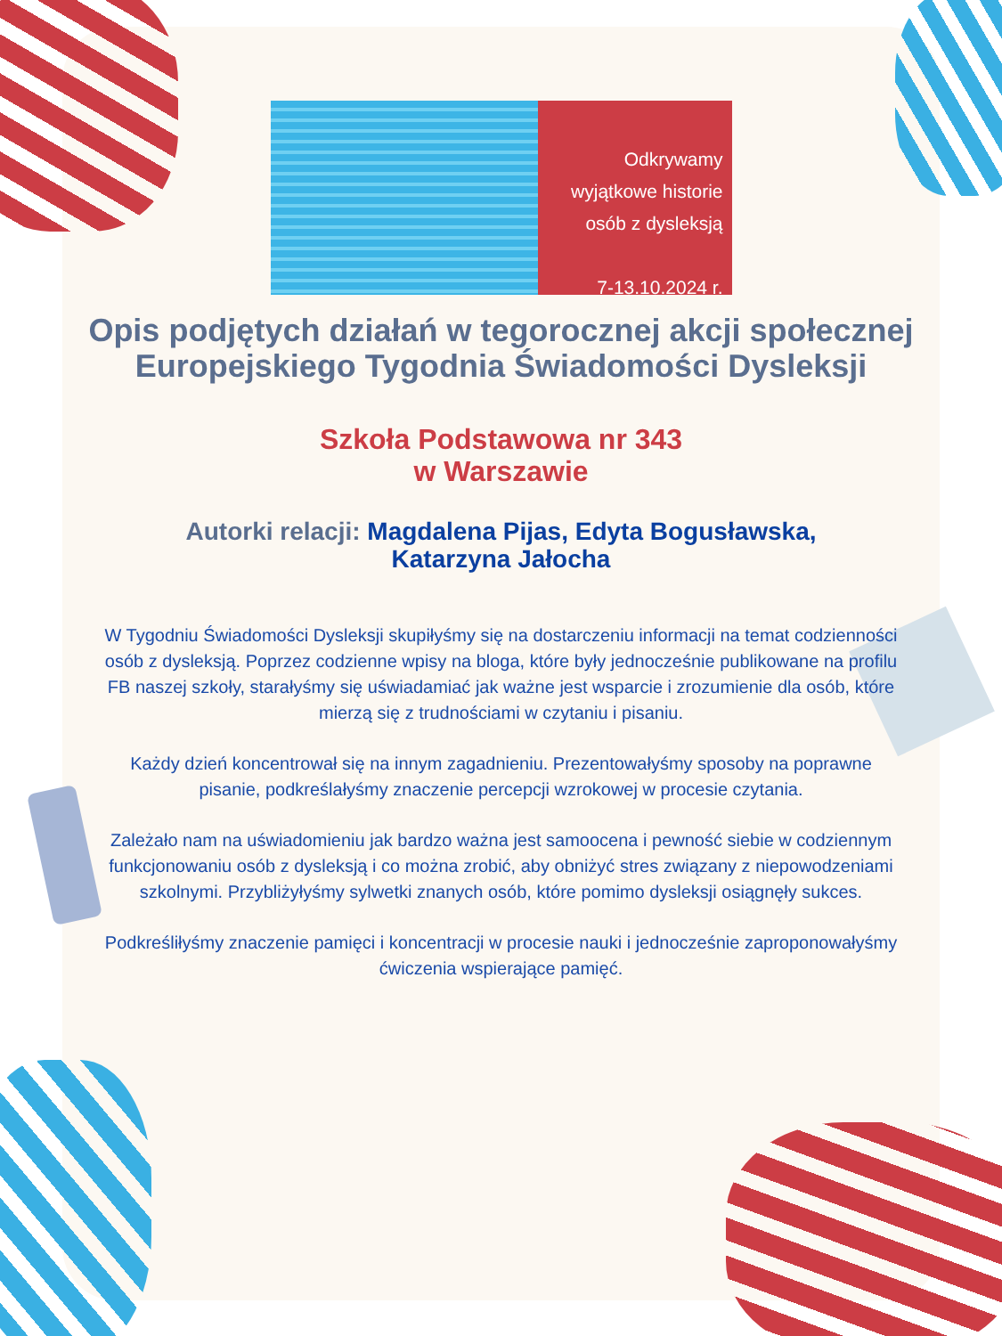Odkrywamy
wyjątkowe historie
osób z dysleksją
7-13.10.2024 r.
Opis podjętych działań w tegorocznej akcji społecznej Europejskiego Tygodnia Świadomości Dysleksji
Szkoła Podstawowa nr 343
w Warszawie
Autorki relacji: Magdalena Pijas, Edyta Bogusławska,
Katarzyna Jałocha
W Tygodniu Świadomości Dysleksji skupiłyśmy się na dostarczeniu informacji na temat codzienności osób z dysleksją. Poprzez codzienne wpisy na bloga, które były jednocześnie publikowane na profilu FB naszej szkoły, starałyśmy się uświadamiać jak ważne jest wsparcie i zrozumienie dla osób, które mierzą się z trudnościami w czytaniu i pisaniu.
Każdy dzień koncentrował się na innym zagadnieniu. Prezentowałyśmy sposoby na poprawne pisanie, podkreślałyśmy znaczenie percepcji wzrokowej w procesie czytania.
Zależało nam na uświadomieniu jak bardzo ważna jest samoocena i pewność siebie w codziennym funkcjonowaniu osób z dysleksją i co można zrobić, aby obniżyć stres związany z niepowodzeniami szkolnymi. Przybliżyłyśmy sylwetki znanych osób, które pomimo dysleksji osiągnęły sukces.
Podkreśliłyśmy znaczenie pamięci i koncentracji w procesie nauki i jednocześnie zaproponowałyśmy ćwiczenia wspierające pamięć.